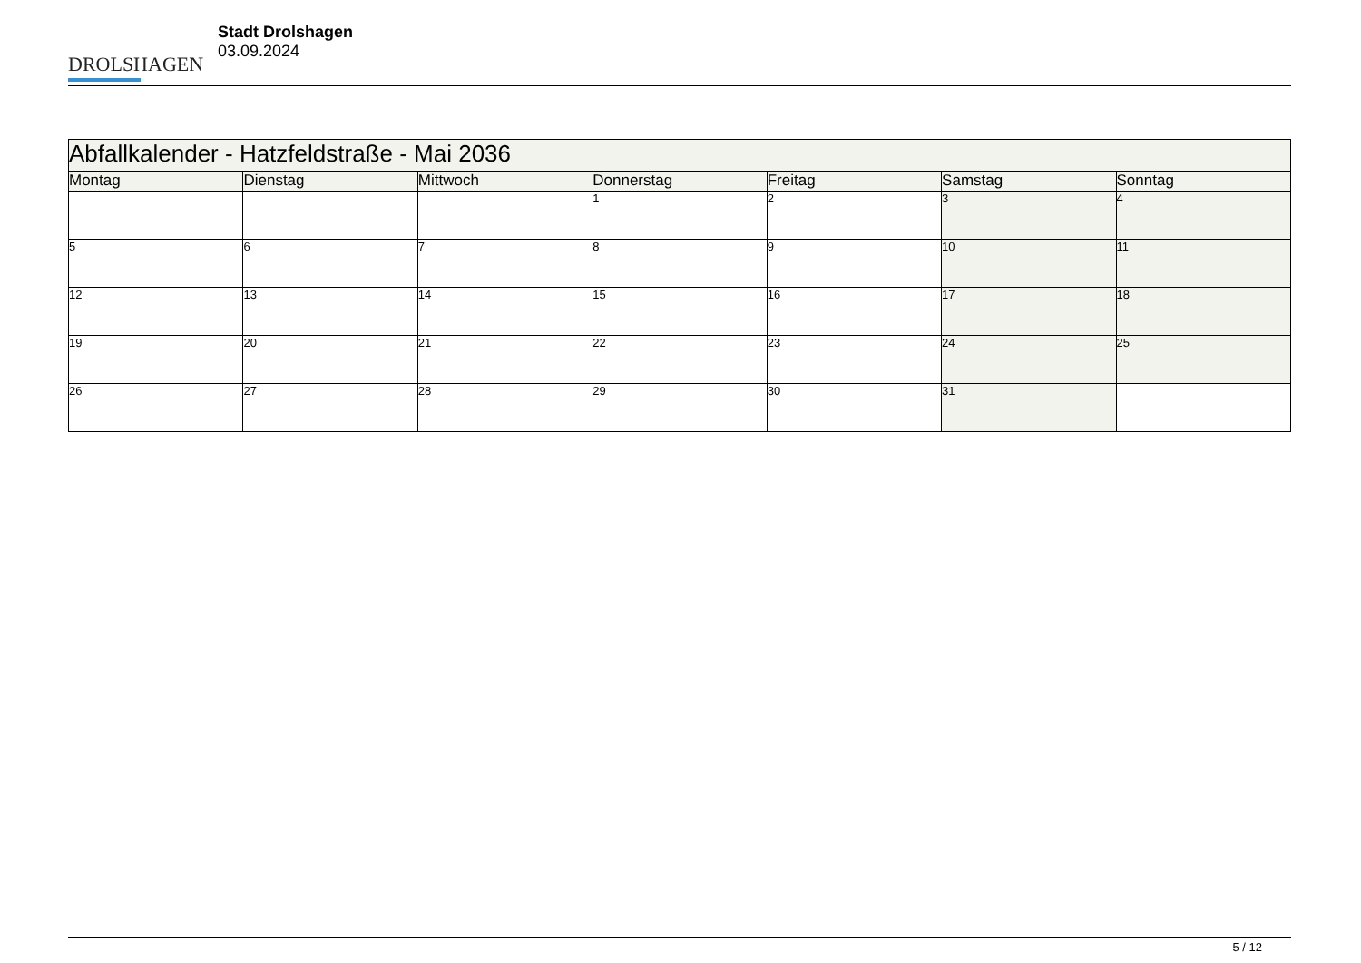DROLSHAGEN
Stadt Drolshagen
03.09.2024
| Abfallkalender - Hatzfeldstraße - Mai 2036 | | | | | | |
| --- | --- | --- | --- | --- | --- | --- |
| Montag | Dienstag | Mittwoch | Donnerstag | Freitag | Samstag | Sonntag |
| | | | 1 | 2 | 3 | 4 |
| 5 | 6 | 7 | 8 | 9 | 10 | 11 |
| 12 | 13 | 14 | 15 | 16 | 17 | 18 |
| 19 | 20 | 21 | 22 | 23 | 24 | 25 |
| 26 | 27 | 28 | 29 | 30 | 31 | |
5 / 12